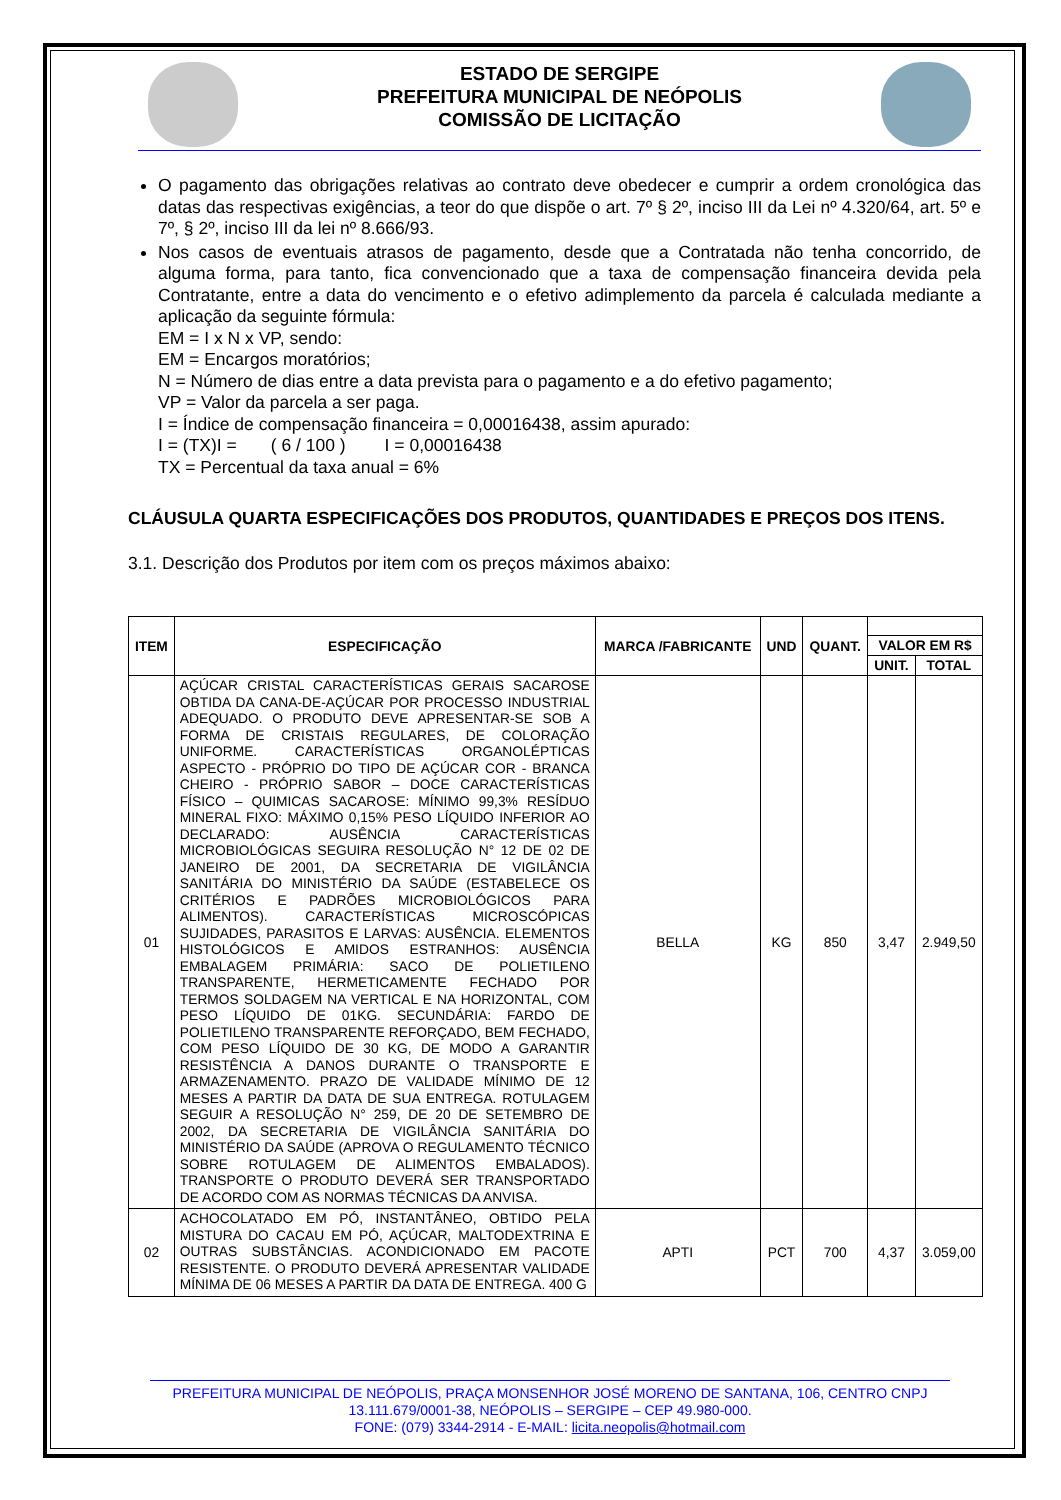ESTADO DE SERGIPE
PREFEITURA MUNICIPAL DE NEÓPOLIS
COMISSÃO DE LICITAÇÃO
O pagamento das obrigações relativas ao contrato deve obedecer e cumprir a ordem cronológica das datas das respectivas exigências, a teor do que dispõe o art. 7º § 2º, inciso III da Lei nº 4.320/64, art. 5º e 7º, § 2º, inciso III da lei nº 8.666/93.
Nos casos de eventuais atrasos de pagamento, desde que a Contratada não tenha concorrido, de alguma forma, para tanto, fica convencionado que a taxa de compensação financeira devida pela Contratante, entre a data do vencimento e o efetivo adimplemento da parcela é calculada mediante a aplicação da seguinte fórmula:
EM = I x N x VP, sendo:
EM = Encargos moratórios;
N = Número de dias entre a data prevista para o pagamento e a do efetivo pagamento;
VP = Valor da parcela a ser paga.
I = Índice de compensação financeira = 0,00016438, assim apurado:
I = (TX)I = ( 6 / 100 ) I = 0,00016438
TX = Percentual da taxa anual = 6%
CLÁUSULA QUARTA ESPECIFICAÇÕES DOS PRODUTOS, QUANTIDADES E PREÇOS DOS ITENS.
3.1. Descrição dos Produtos por item com os preços máximos abaixo:
| ITEM | ESPECIFICAÇÃO | MARCA /FABRICANTE | UND | QUANT. | | |
| --- | --- | --- | --- | --- | --- | --- |
| | | | | | VALOR EM R$ | |
| | | | | | UNIT. | TOTAL |
| 01 | AÇÚCAR CRISTAL CARACTERÍSTICAS GERAIS SACAROSE OBTIDA DA CANA-DE-AÇÚCAR POR PROCESSO INDUSTRIAL ADEQUADO. O PRODUTO DEVE APRESENTAR-SE SOB A FORMA DE CRISTAIS REGULARES, DE COLORAÇÃO UNIFORME. CARACTERÍSTICAS ORGANOLÉPTICAS ASPECTO - PRÓPRIO DO TIPO DE AÇÚCAR COR - BRANCA CHEIRO - PRÓPRIO SABOR – DOCE CARACTERÍSTICAS FÍSICO – QUIMICAS SACAROSE: MÍNIMO 99,3% RESÍDUO MINERAL FIXO: MÁXIMO 0,15% PESO LÍQUIDO INFERIOR AO DECLARADO: AUSÊNCIA CARACTERÍSTICAS MICROBIOLÓGICAS SEGUIRA RESOLUÇÃO N° 12 DE 02 DE JANEIRO DE 2001, DA SECRETARIA DE VIGILÂNCIA SANITÁRIA DO MINISTÉRIO DA SAÚDE (ESTABELECE OS CRITÉRIOS E PADRÕES MICROBIOLÓGICOS PARA ALIMENTOS). CARACTERÍSTICAS MICROSCÓPICAS SUJIDADES, PARASITOS E LARVAS: AUSÊNCIA. ELEMENTOS HISTOLÓGICOS E AMIDOS ESTRANHOS: AUSÊNCIA EMBALAGEM PRIMÁRIA: SACO DE POLIETILENO TRANSPARENTE, HERMETICAMENTE FECHADO POR TERMOS SOLDAGEM NA VERTICAL E NA HORIZONTAL, COM PESO LÍQUIDO DE 01KG. SECUNDÁRIA: FARDO DE POLIETILENO TRANSPARENTE REFORÇADO, BEM FECHADO, COM PESO LÍQUIDO DE 30 KG, DE MODO A GARANTIR RESISTÊNCIA A DANOS DURANTE O TRANSPORTE E ARMAZENAMENTO. PRAZO DE VALIDADE MÍNIMO DE 12 MESES A PARTIR DA DATA DE SUA ENTREGA. ROTULAGEM SEGUIR A RESOLUÇÃO N° 259, DE 20 DE SETEMBRO DE 2002, DA SECRETARIA DE VIGILÂNCIA SANITÁRIA DO MINISTÉRIO DA SAÚDE (APROVA O REGULAMENTO TÉCNICO SOBRE ROTULAGEM DE ALIMENTOS EMBALADOS). TRANSPORTE O PRODUTO DEVERÁ SER TRANSPORTADO DE ACORDO COM AS NORMAS TÉCNICAS DA ANVISA. | BELLA | KG | 850 | 3,47 | 2.949,50 |
| 02 | ACHOCOLATADO EM PÓ, INSTANTÂNEO, OBTIDO PELA MISTURA DO CACAU EM PÓ, AÇÚCAR, MALTODEXTRINA E OUTRAS SUBSTÂNCIAS. ACONDICIONADO EM PACOTE RESISTENTE. O PRODUTO DEVERÁ APRESENTAR VALIDADE MÍNIMA DE 06 MESES A PARTIR DA DATA DE ENTREGA. 400 G | APTI | PCT | 700 | 4,37 | 3.059,00 |
PREFEITURA MUNICIPAL DE NEÓPOLIS, PRAÇA MONSENHOR JOSÉ MORENO DE SANTANA, 106, CENTRO CNPJ
13.111.679/0001-38, NEÓPOLIS – SERGIPE – CEP 49.980-000.
FONE: (079) 3344-2914 - E-MAIL: licita.neopolis@hotmail.com